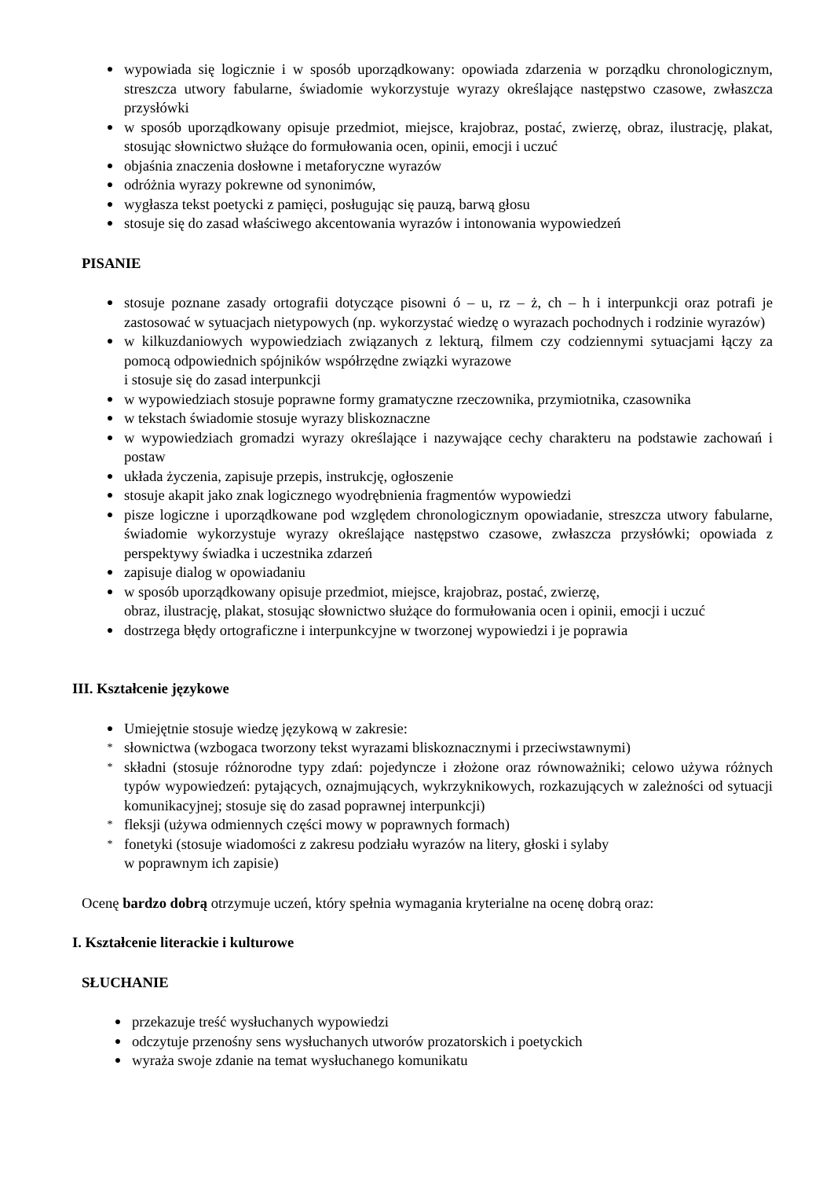● wypowiada się logicznie i w sposób uporządkowany: opowiada zdarzenia w porządku chronologicznym, streszcza utwory fabularne, świadomie wykorzystuje wyrazy określające następstwo czasowe, zwłaszcza przysłówki
● w sposób uporządkowany opisuje przedmiot, miejsce, krajobraz, postać, zwierzę, obraz, ilustrację, plakat, stosując słownictwo służące do formułowania ocen, opinii, emocji i uczuć
● objaśnia znaczenia dosłowne i metaforyczne wyrazów
● odróżnia wyrazy pokrewne od synonimów,
● wygłasza tekst poetycki z pamięci, posługując się pauzą, barwą głosu
● stosuje się do zasad właściwego akcentowania wyrazów i intonowania wypowiedzeń
PISANIE
● stosuje poznane zasady ortografii dotyczące pisowni ó – u, rz – ż, ch – h i interpunkcji oraz potrafi je zastosować w sytuacjach nietypowych (np. wykorzystać wiedzę o wyrazach pochodnych i rodzinie wyrazów)
● w kilkuzdaniowych wypowiedziach związanych z lekturą, filmem czy codziennymi sytuacjami łączy za pomocą odpowiednich spójników współrzędne związki wyrazowe
i stosuje się do zasad interpunkcji
● w wypowiedziach stosuje poprawne formy gramatyczne rzeczownika, przymiotnika, czasownika
● w tekstach świadomie stosuje wyrazy bliskoznaczne
● w wypowiedziach gromadzi wyrazy określające i nazywające cechy charakteru na podstawie zachowań i postaw
● układa życzenia, zapisuje przepis, instrukcję, ogłoszenie
● stosuje akapit jako znak logicznego wyodrębnienia fragmentów wypowiedzi
● pisze logiczne i uporządkowane pod względem chronologicznym opowiadanie, streszcza utwory fabularne, świadomie wykorzystuje wyrazy określające następstwo czasowe, zwłaszcza przysłówki; opowiada z perspektywy świadka i uczestnika zdarzeń
● zapisuje dialog w opowiadaniu
● w sposób uporządkowany opisuje przedmiot, miejsce, krajobraz, postać, zwierzę,
obraz, ilustrację, plakat, stosując słownictwo służące do formułowania ocen i opinii, emocji i uczuć
● dostrzega błędy ortograficzne i interpunkcyjne w tworzonej wypowiedzi i je poprawia
III. Kształcenie językowe
● Umiejętnie stosuje wiedzę językową w zakresie:
* słownictwa (wzbogaca tworzony tekst wyrazami bliskoznacznymi i przeciwstawnymi)
* składni (stosuje różnorodne typy zdań: pojedyncze i złożone oraz równoważniki; celowo używa różnych typów wypowiedzeń: pytających, oznajmujących, wykrzyknikowych, rozkazujących w zależności od sytuacji komunikacyjnej; stosuje się do zasad poprawnej interpunkcji)
* fleksji (używa odmiennych części mowy w poprawnych formach)
* fonetyki (stosuje wiadomości z zakresu podziału wyrazów na litery, głoski i sylaby
w poprawnym ich zapisie)
Ocenę bardzo dobrą otrzymuje uczeń, który spełnia wymagania kryterialne na ocenę dobrą oraz:
I. Kształcenie literackie i kulturowe
SŁUCHANIE
● przekazuje treść wysłuchanych wypowiedzi
● odczytuje przenośny sens wysłuchanych utworów prozatorskich i poetyckich
● wyraża swoje zdanie na temat wysłuchanego komunikatu